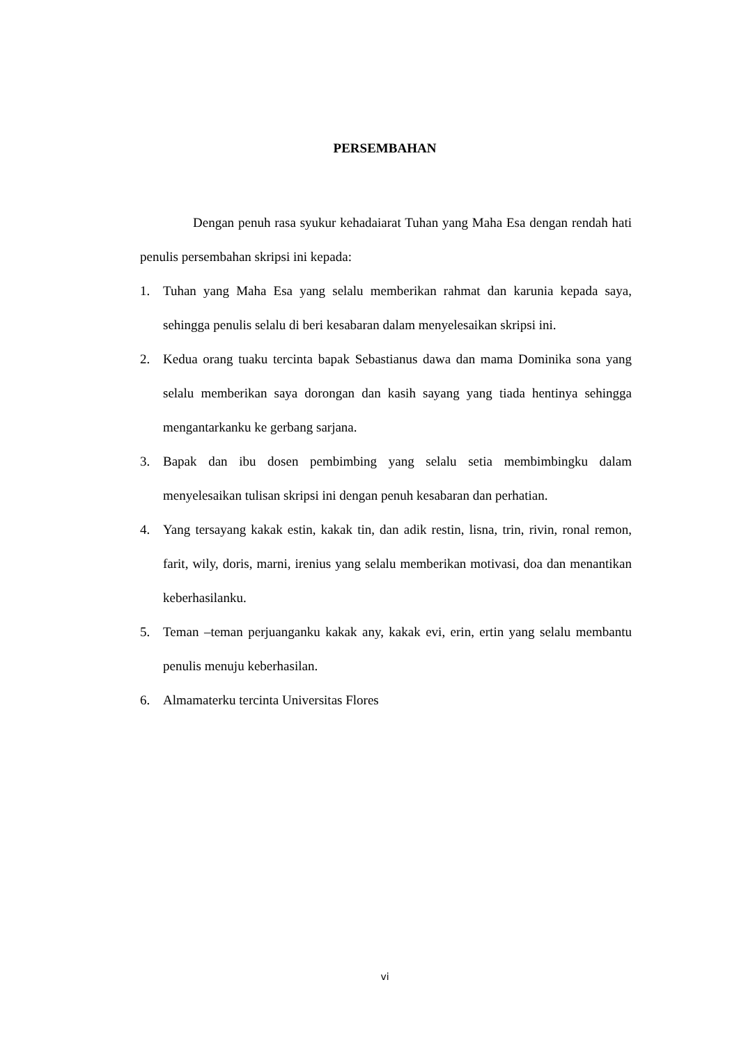PERSEMBAHAN
Dengan penuh rasa syukur kehadaiarat Tuhan yang Maha Esa dengan rendah hati penulis persembahan skripsi ini kepada:
1. Tuhan yang Maha Esa yang selalu memberikan rahmat dan karunia kepada saya, sehingga penulis selalu di beri kesabaran dalam menyelesaikan skripsi ini.
2. Kedua orang tuaku tercinta bapak Sebastianus dawa dan mama Dominika sona yang selalu memberikan saya dorongan dan kasih sayang yang tiada hentinya sehingga mengantarkanku ke gerbang sarjana.
3. Bapak dan ibu dosen pembimbing yang selalu setia membimbingku dalam menyelesaikan tulisan skripsi ini dengan penuh kesabaran dan perhatian.
4. Yang tersayang kakak estin, kakak tin, dan adik restin, lisna, trin, rivin, ronal remon, farit, wily, doris, marni, irenius yang selalu memberikan motivasi, doa dan menantikan keberhasilanku.
5. Teman –teman perjuanganku kakak any, kakak evi, erin, ertin yang selalu membantu penulis menuju keberhasilan.
6. Almamaterku tercinta Universitas Flores
vi